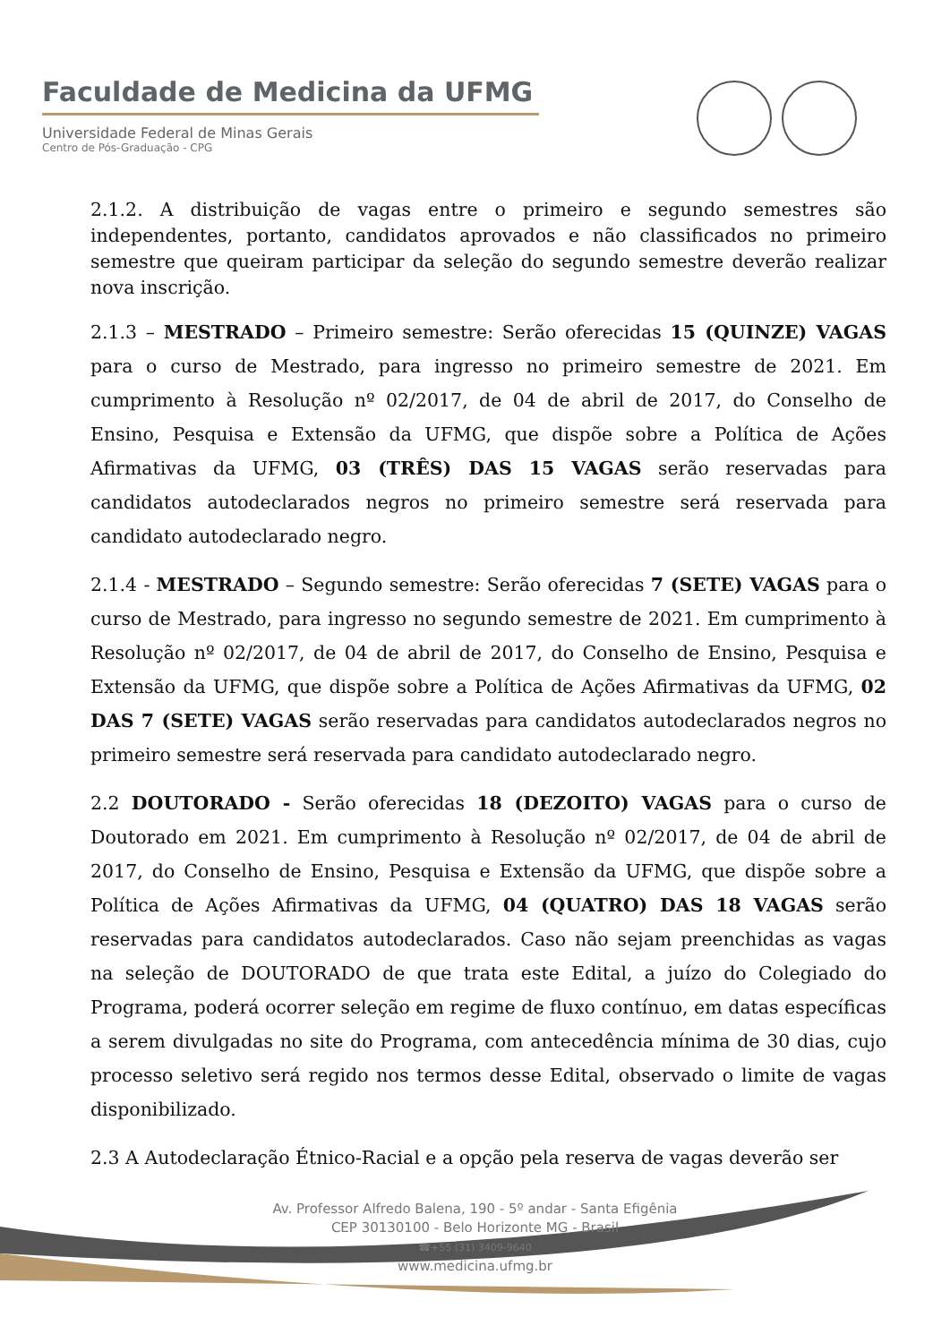Faculdade de Medicina da UFMG
Universidade Federal de Minas Gerais
Centro de Pós-Graduação - CPG
2.1.2. A distribuição de vagas entre o primeiro e segundo semestres são independentes, portanto, candidatos aprovados e não classificados no primeiro semestre que queiram participar da seleção do segundo semestre deverão realizar nova inscrição.
2.1.3 – MESTRADO – Primeiro semestre: Serão oferecidas 15 (QUINZE) VAGAS para o curso de Mestrado, para ingresso no primeiro semestre de 2021. Em cumprimento à Resolução nº 02/2017, de 04 de abril de 2017, do Conselho de Ensino, Pesquisa e Extensão da UFMG, que dispõe sobre a Política de Ações Afirmativas da UFMG, 03 (TRÊS) DAS 15 VAGAS serão reservadas para candidatos autodeclarados negros no primeiro semestre será reservada para candidato autodeclarado negro.
2.1.4 - MESTRADO – Segundo semestre: Serão oferecidas 7 (SETE) VAGAS para o curso de Mestrado, para ingresso no segundo semestre de 2021. Em cumprimento à Resolução nº 02/2017, de 04 de abril de 2017, do Conselho de Ensino, Pesquisa e Extensão da UFMG, que dispõe sobre a Política de Ações Afirmativas da UFMG, 02 DAS 7 (SETE) VAGAS serão reservadas para candidatos autodeclarados negros no primeiro semestre será reservada para candidato autodeclarado negro.
2.2 DOUTORADO - Serão oferecidas 18 (DEZOITO) VAGAS para o curso de Doutorado em 2021. Em cumprimento à Resolução nº 02/2017, de 04 de abril de 2017, do Conselho de Ensino, Pesquisa e Extensão da UFMG, que dispõe sobre a Política de Ações Afirmativas da UFMG, 04 (QUATRO) DAS 18 VAGAS serão reservadas para candidatos autodeclarados. Caso não sejam preenchidas as vagas na seleção de DOUTORADO de que trata este Edital, a juízo do Colegiado do Programa, poderá ocorrer seleção em regime de fluxo contínuo, em datas específicas a serem divulgadas no site do Programa, com antecedência mínima de 30 dias, cujo processo seletivo será regido nos termos desse Edital, observado o limite de vagas disponibilizado.
2.3 A Autodeclaração Étnico-Racial e a opção pela reserva de vagas deverão ser
Av. Professor Alfredo Balena, 190 - 5º andar - Santa Efigênia
CEP 30130100 - Belo Horizonte MG - Brasil
☎+55 (31) 3409-9640
www.medicina.ufmg.br